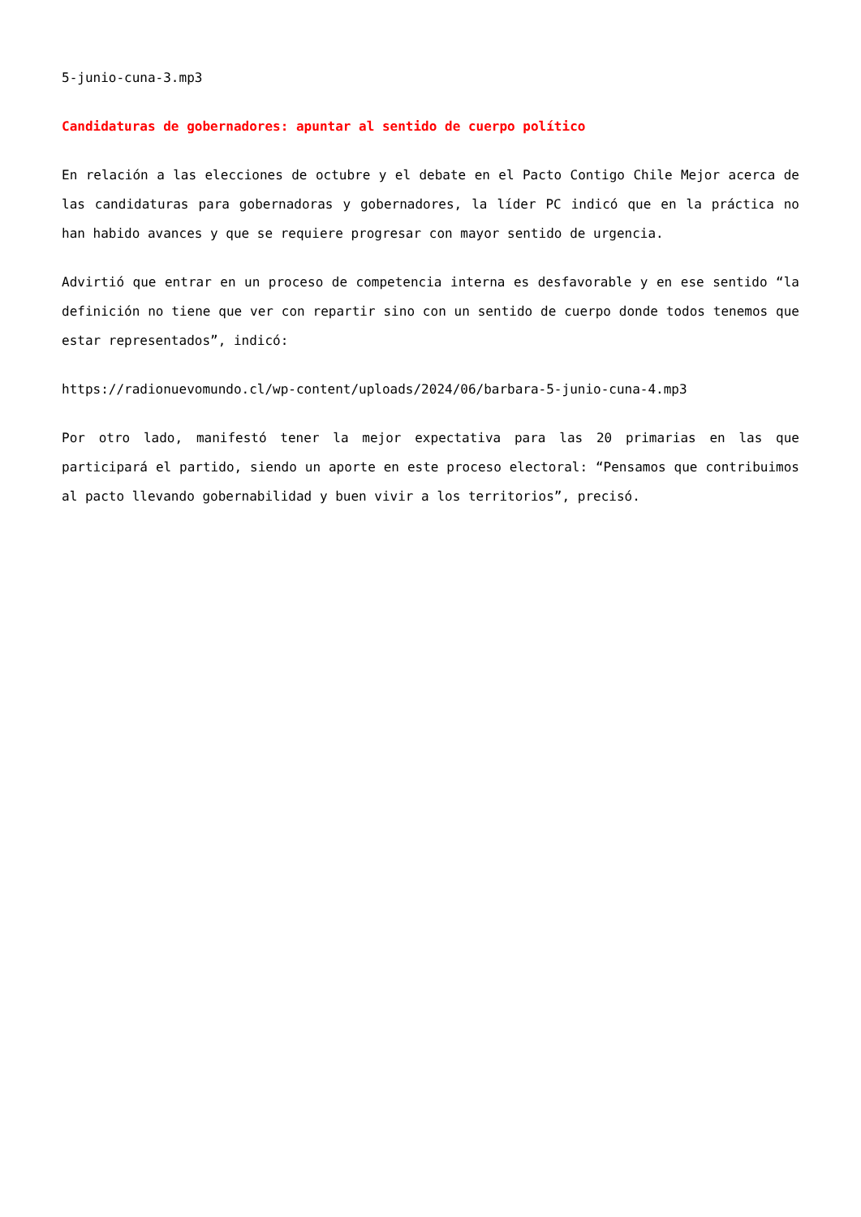5-junio-cuna-3.mp3
Candidaturas de gobernadores: apuntar al sentido de cuerpo político
En relación a las elecciones de octubre y el debate en el Pacto Contigo Chile Mejor acerca de las candidaturas para gobernadoras y gobernadores, la líder PC indicó que en la práctica no han habido avances y que se requiere progresar con mayor sentido de urgencia.
Advirtió que entrar en un proceso de competencia interna es desfavorable y en ese sentido “la definición no tiene que ver con repartir sino con un sentido de cuerpo donde todos tenemos que estar representados”, indicó:
https://radionuevomundo.cl/wp-content/uploads/2024/06/barbara-5-junio-cuna-4.mp3
Por otro lado, manifestó tener la mejor expectativa para las 20 primarias en las que participará el partido, siendo un aporte en este proceso electoral: “Pensamos que contribuimos al pacto llevando gobernabilidad y buen vivir a los territorios”, precisó.